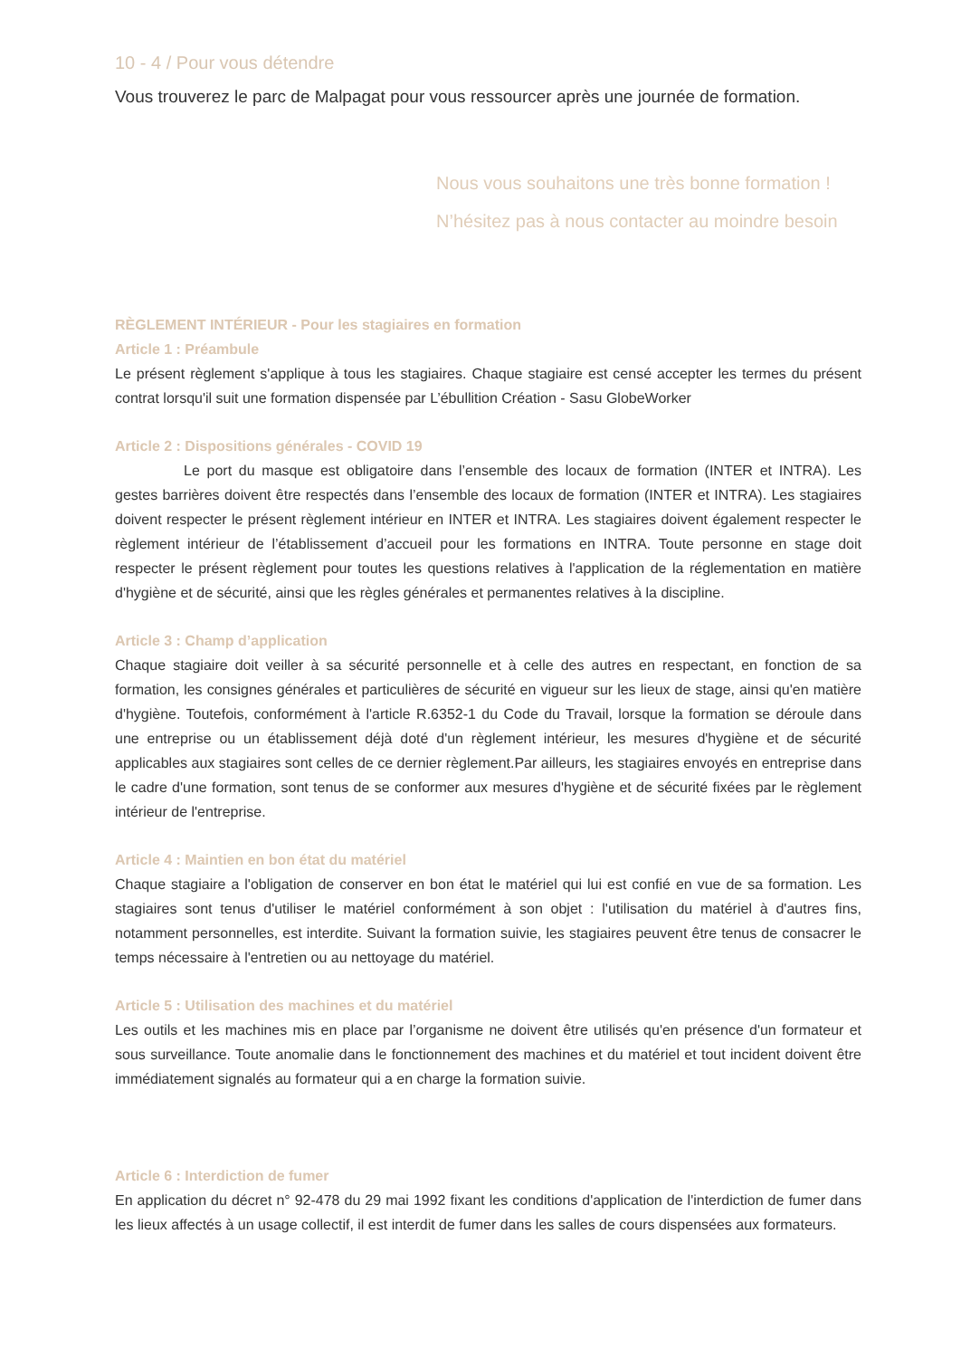10 - 4 / Pour vous détendre
Vous trouverez le parc de Malpagat pour vous ressourcer après une journée de formation.
Nous vous souhaitons une très bonne formation !
N’hésitez pas à nous contacter au moindre besoin
RÈGLEMENT INTÉRIEUR - Pour les stagiaires en formation
Article 1 : Préambule
Le présent règlement s'applique à tous les stagiaires. Chaque stagiaire est censé accepter les termes du présent contrat lorsqu'il suit une formation dispensée par L’ébullition Création - Sasu GlobeWorker
Article 2 : Dispositions générales - COVID 19
Le port du masque est obligatoire dans l’ensemble des locaux de formation (INTER et INTRA). Les gestes barrières doivent être respectés dans l’ensemble des locaux de formation (INTER et INTRA). Les stagiaires doivent respecter le présent règlement intérieur en INTER et INTRA. Les stagiaires doivent également respecter le règlement intérieur de l’établissement d’accueil pour les formations en INTRA. Toute personne en stage doit respecter le présent règlement pour toutes les questions relatives à l'application de la réglementation en matière d'hygiène et de sécurité, ainsi que les règles générales et permanentes relatives à la discipline.
Article 3 : Champ d’application
Chaque stagiaire doit veiller à sa sécurité personnelle et à celle des autres en respectant, en fonction de sa formation, les consignes générales et particulières de sécurité en vigueur sur les lieux de stage, ainsi qu'en matière d'hygiène. Toutefois, conformément à l'article R.6352-1 du Code du Travail, lorsque la formation se déroule dans une entreprise ou un établissement déjà doté d'un règlement intérieur, les mesures d'hygiène et de sécurité applicables aux stagiaires sont celles de ce dernier règlement.Par ailleurs, les stagiaires envoyés en entreprise dans le cadre d'une formation, sont tenus de se conformer aux mesures d'hygiène et de sécurité fixées par le règlement intérieur de l'entreprise.
Article 4 : Maintien en bon état du matériel
Chaque stagiaire a l'obligation de conserver en bon état le matériel qui lui est confié en vue de sa formation. Les stagiaires sont tenus d'utiliser le matériel conformément à son objet : l'utilisation du matériel à d'autres fins, notamment personnelles, est interdite. Suivant la formation suivie, les stagiaires peuvent être tenus de consacrer le temps nécessaire à l'entretien ou au nettoyage du matériel.
Article 5 : Utilisation des machines et du matériel
Les outils et les machines mis en place par l’organisme ne doivent être utilisés qu'en présence d'un formateur et sous surveillance. Toute anomalie dans le fonctionnement des machines et du matériel et tout incident doivent être immédiatement signalés au formateur qui a en charge la formation suivie.
Article 6 : Interdiction de fumer
En application du décret n° 92-478 du 29 mai 1992 fixant les conditions d'application de l'interdiction de fumer dans les lieux affectés à un usage collectif, il est interdit de fumer dans les salles de cours dispensées aux formateurs.